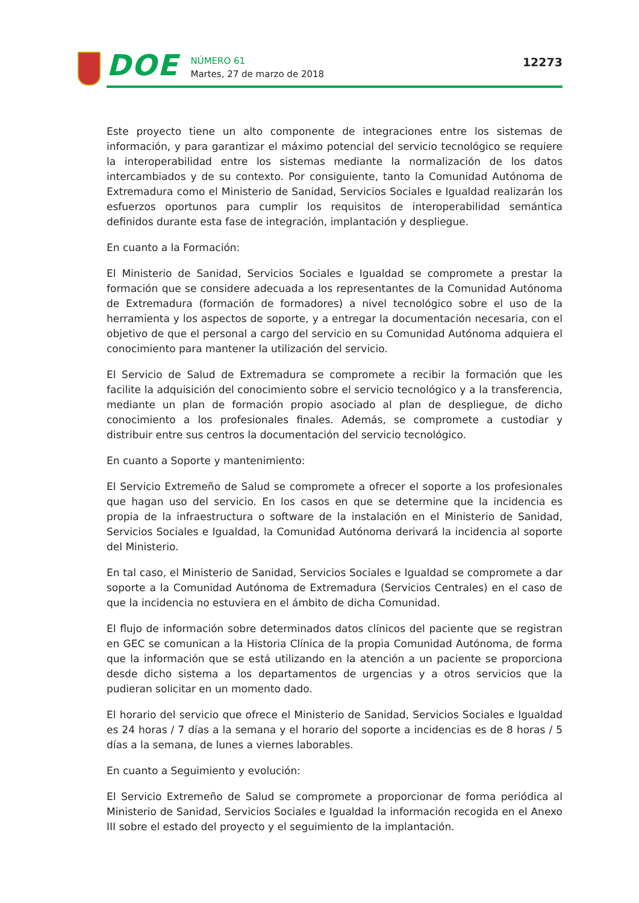DOE
NÚMERO 61
Martes, 27 de marzo de 2018
12273
Este proyecto tiene un alto componente de integraciones entre los sistemas de información, y para garantizar el máximo potencial del servicio tecnológico se requiere la interoperabilidad entre los sistemas mediante la normalización de los datos intercambiados y de su contexto. Por consiguiente, tanto la Comunidad Autónoma de Extremadura como el Ministerio de Sanidad, Servicios Sociales e Igualdad realizarán los esfuerzos oportunos para cumplir los requisitos de interoperabilidad semántica definidos durante esta fase de integración, implantación y despliegue.
En cuanto a la Formación:
El Ministerio de Sanidad, Servicios Sociales e Igualdad se compromete a prestar la formación que se considere adecuada a los representantes de la Comunidad Autónoma de Extremadura (formación de formadores) a nivel tecnológico sobre el uso de la herramienta y los aspectos de soporte, y a entregar la documentación necesaria, con el objetivo de que el personal a cargo del servicio en su Comunidad Autónoma adquiera el conocimiento para mantener la utilización del servicio.
El Servicio de Salud de Extremadura se compromete a recibir la formación que les facilite la adquisición del conocimiento sobre el servicio tecnológico y a la transferencia, mediante un plan de formación propio asociado al plan de despliegue, de dicho conocimiento a los profesionales finales. Además, se compromete a custodiar y distribuir entre sus centros la documentación del servicio tecnológico.
En cuanto a Soporte y mantenimiento:
El Servicio Extremeño de Salud se compromete a ofrecer el soporte a los profesionales que hagan uso del servicio. En los casos en que se determine que la incidencia es propia de la infraestructura o software de la instalación en el Ministerio de Sanidad, Servicios Sociales e Igualdad, la Comunidad Autónoma derivará la incidencia al soporte del Ministerio.
En tal caso, el Ministerio de Sanidad, Servicios Sociales e Igualdad se compromete a dar soporte a la Comunidad Autónoma de Extremadura (Servicios Centrales) en el caso de que la incidencia no estuviera en el ámbito de dicha Comunidad.
El flujo de información sobre determinados datos clínicos del paciente que se registran en GEC se comunican a la Historia Clínica de la propia Comunidad Autónoma, de forma que la información que se está utilizando en la atención a un paciente se proporciona desde dicho sistema a los departamentos de urgencias y a otros servicios que la pudieran solicitar en un momento dado.
El horario del servicio que ofrece el Ministerio de Sanidad, Servicios Sociales e Igualdad es 24 horas / 7 días a la semana y el horario del soporte a incidencias es de 8 horas / 5 días a la semana, de lunes a viernes laborables.
En cuanto a Seguimiento y evolución:
El Servicio Extremeño de Salud se compromete a proporcionar de forma periódica al Ministerio de Sanidad, Servicios Sociales e Igualdad la información recogida en el Anexo III sobre el estado del proyecto y el seguimiento de la implantación.